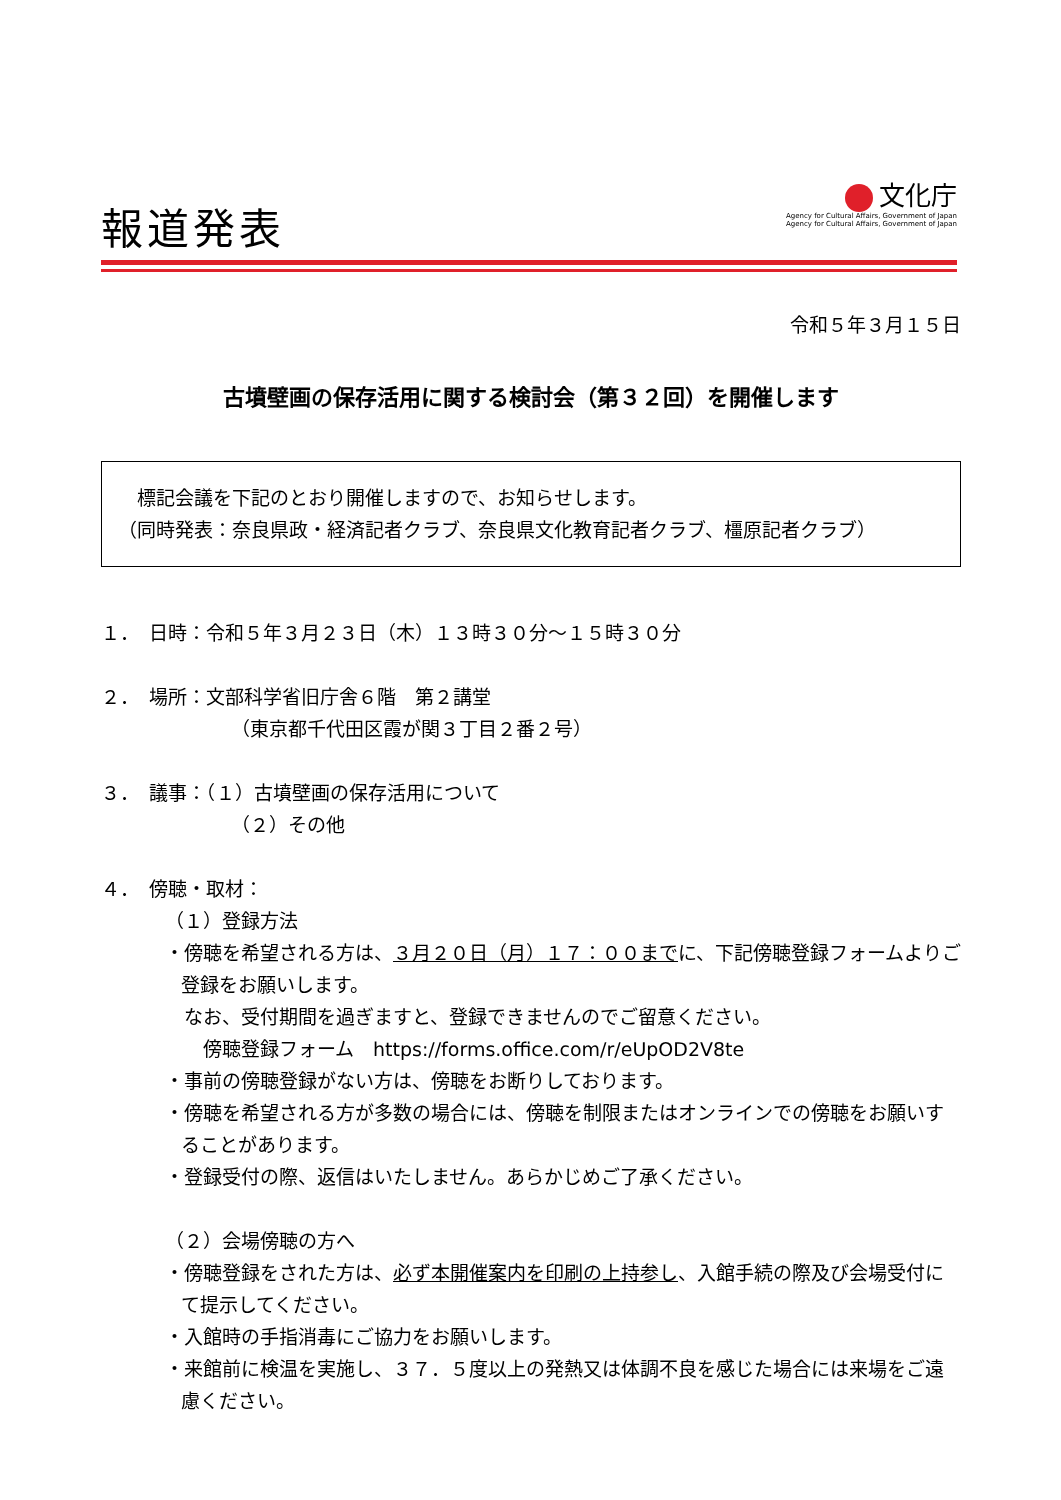報道発表
文化庁
Agency for Cultural Affairs, Government of Japan
Agency for Cultural Affairs, Government of Japan
令和５年３月１５日
古墳壁画の保存活用に関する検討会（第３２回）を開催します
　標記会議を下記のとおり開催しますので、お知らせします。
（同時発表：奈良県政・経済記者クラブ、奈良県文化教育記者クラブ、橿原記者クラブ）
１．　日時：令和５年３月２３日（木）１３時３０分～１５時３０分
２．　場所：文部科学省旧庁舎６階　第２講堂
（東京都千代田区霞が関３丁目２番２号）
３．　議事：（１）古墳壁画の保存活用について
（２）その他
４．　傍聴・取材：
（１）登録方法
・傍聴を希望される方は、３月２０日（月）１７：００までに、下記傍聴登録フォームよりご登録をお願いします。
　なお、受付期間を過ぎますと、登録できませんのでご留意ください。
　　傍聴登録フォーム　https://forms.office.com/r/eUpOD2V8te
・事前の傍聴登録がない方は、傍聴をお断りしております。
・傍聴を希望される方が多数の場合には、傍聴を制限またはオンラインでの傍聴をお願いすることがあります。
・登録受付の際、返信はいたしません。あらかじめご了承ください。
（２）会場傍聴の方へ
・傍聴登録をされた方は、必ず本開催案内を印刷の上持参し、入館手続の際及び会場受付にて提示してください。
・入館時の手指消毒にご協力をお願いします。
・来館前に検温を実施し、３７．５度以上の発熱又は体調不良を感じた場合には来場をご遠慮ください。